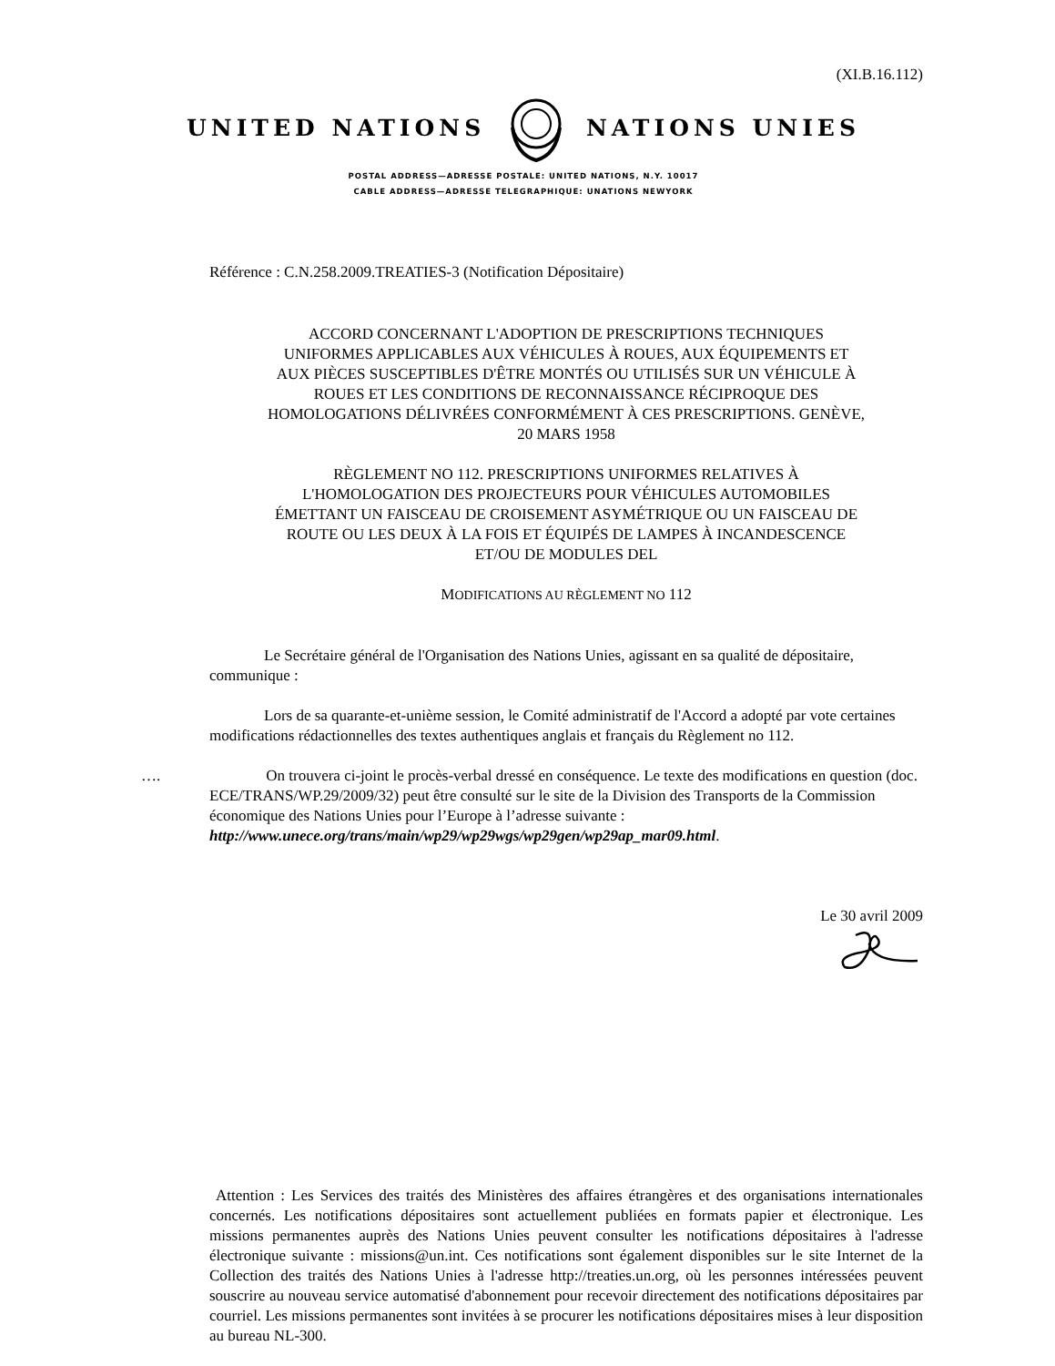(XI.B.16.112)
UNITED NATIONS NATIONS UNIES
POSTAL ADDRESS—ADRESSE POSTALE: UNITED NATIONS, N.Y. 10017
CABLE ADDRESS—ADRESSE TELEGRAPHIQUE: UNATIONS NEWYORK
Référence : C.N.258.2009.TREATIES-3 (Notification Dépositaire)
ACCORD CONCERNANT L'ADOPTION DE PRESCRIPTIONS TECHNIQUES UNIFORMES APPLICABLES AUX VÉHICULES À ROUES, AUX ÉQUIPEMENTS ET AUX PIÈCES SUSCEPTIBLES D'ÊTRE MONTÉS OU UTILISÉS SUR UN VÉHICULE À ROUES ET LES CONDITIONS DE RECONNAISSANCE RÉCIPROQUE DES HOMOLOGATIONS DÉLIVRÉES CONFORMÉMENT À CES PRESCRIPTIONS. GENÈVE, 20 MARS 1958
RÈGLEMENT NO 112. PRESCRIPTIONS UNIFORMES RELATIVES À L'HOMOLOGATION DES PROJECTEURS POUR VÉHICULES AUTOMOBILES ÉMETTANT UN FAISCEAU DE CROISEMENT ASYMÉTRIQUE OU UN FAISCEAU DE ROUTE OU LES DEUX À LA FOIS ET ÉQUIPÉS DE LAMPES À INCANDESCENCE ET/OU DE MODULES DEL
MODIFICATIONS AU RÈGLEMENT NO 112
Le Secrétaire général de l'Organisation des Nations Unies, agissant en sa qualité de dépositaire, communique :
Lors de sa quarante-et-unième session, le Comité administratif de l'Accord a adopté par vote certaines modifications rédactionnelles des textes authentiques anglais et français du Règlement no 112.
…. On trouvera ci-joint le procès-verbal dressé en conséquence. Le texte des modifications en question (doc. ECE/TRANS/WP.29/2009/32) peut être consulté sur le site de la Division des Transports de la Commission économique des Nations Unies pour l’Europe à l’adresse suivante : http://www.unece.org/trans/main/wp29/wp29wgs/wp29gen/wp29ap_mar09.html.
Le 30 avril 2009
Attention : Les Services des traités des Ministères des affaires étrangères et des organisations internationales concernés. Les notifications dépositaires sont actuellement publiées en formats papier et électronique. Les missions permanentes auprès des Nations Unies peuvent consulter les notifications dépositaires à l'adresse électronique suivante : missions@un.int. Ces notifications sont également disponibles sur le site Internet de la Collection des traités des Nations Unies à l'adresse http://treaties.un.org, où les personnes intéressées peuvent souscrire au nouveau service automatisé d'abonnement pour recevoir directement des notifications dépositaires par courriel. Les missions permanentes sont invitées à se procurer les notifications dépositaires mises à leur disposition au bureau NL-300.